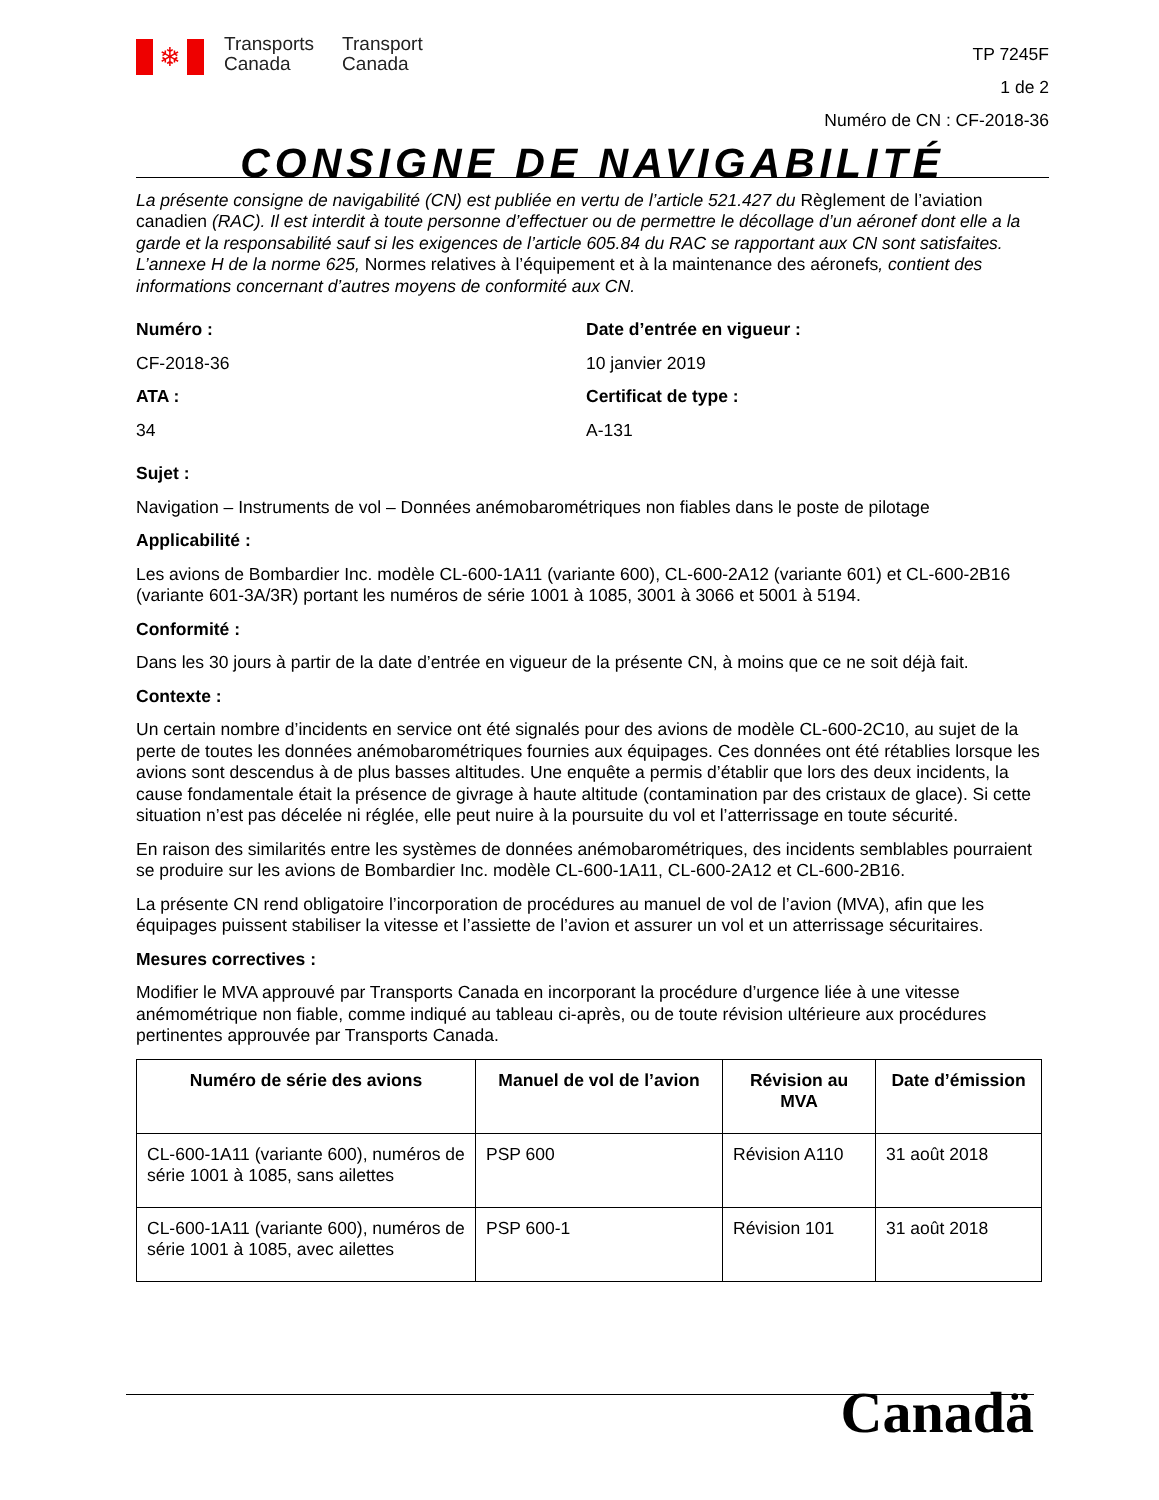❄
Transports
Canada
Transport
Canada
TP 7245F
1 de 2
Numéro de CN : CF-2018-36
CONSIGNE DE NAVIGABILITÉ
La présente consigne de navigabilité (CN) est publiée en vertu de l’article 521.427 du Règlement de l’aviation canadien (RAC). Il est interdit à toute personne d’effectuer ou de permettre le décollage d’un aéronef dont elle a la garde et la responsabilité sauf si les exigences de l’article 605.84 du RAC se rapportant aux CN sont satisfaites. L’annexe H de la norme 625, Normes relatives à l’équipement et à la maintenance des aéronefs, contient des informations concernant d’autres moyens de conformité aux CN.
Numéro :
Date d’entrée en vigueur :
CF-2018-36
10 janvier 2019
ATA :
Certificat de type :
34
A-131
Sujet :
Navigation – Instruments de vol – Données anémobarométriques non fiables dans le poste de pilotage
Applicabilité :
Les avions de Bombardier Inc. modèle CL-600-1A11 (variante 600), CL-600-2A12 (variante 601) et CL-600-2B16 (variante 601-3A/3R) portant les numéros de série 1001 à 1085, 3001 à 3066 et 5001 à 5194.
Conformité :
Dans les 30 jours à partir de la date d’entrée en vigueur de la présente CN, à moins que ce ne soit déjà fait.
Contexte :
Un certain nombre d’incidents en service ont été signalés pour des avions de modèle CL-600-2C10, au sujet de la perte de toutes les données anémobarométriques fournies aux équipages. Ces données ont été rétablies lorsque les avions sont descendus à de plus basses altitudes. Une enquête a permis d’établir que lors des deux incidents, la cause fondamentale était la présence de givrage à haute altitude (contamination par des cristaux de glace). Si cette situation n’est pas décelée ni réglée, elle peut nuire à la poursuite du vol et l’atterrissage en toute sécurité.
En raison des similarités entre les systèmes de données anémobarométriques, des incidents semblables pourraient se produire sur les avions de Bombardier Inc. modèle CL-600-1A11, CL-600-2A12 et CL-600-2B16.
La présente CN rend obligatoire l’incorporation de procédures au manuel de vol de l’avion (MVA), afin que les équipages puissent stabiliser la vitesse et l’assiette de l’avion et assurer un vol et un atterrissage sécuritaires.
Mesures correctives :
Modifier le MVA approuvé par Transports Canada en incorporant la procédure d’urgence liée à une vitesse anémométrique non fiable, comme indiqué au tableau ci-après, ou de toute révision ultérieure aux procédures pertinentes approuvée par Transports Canada.
| Numéro de série des avions | Manuel de vol de l’avion | Révision au MVA | Date d’émission |
| --- | --- | --- | --- |
| CL-600-1A11 (variante 600), numéros de série 1001 à 1085, sans ailettes | PSP 600 | Révision A110 | 31 août 2018 |
| CL-600-1A11 (variante 600), numéros de série 1001 à 1085, avec ailettes | PSP 600-1 | Révision 101 | 31 août 2018 |
Canadä